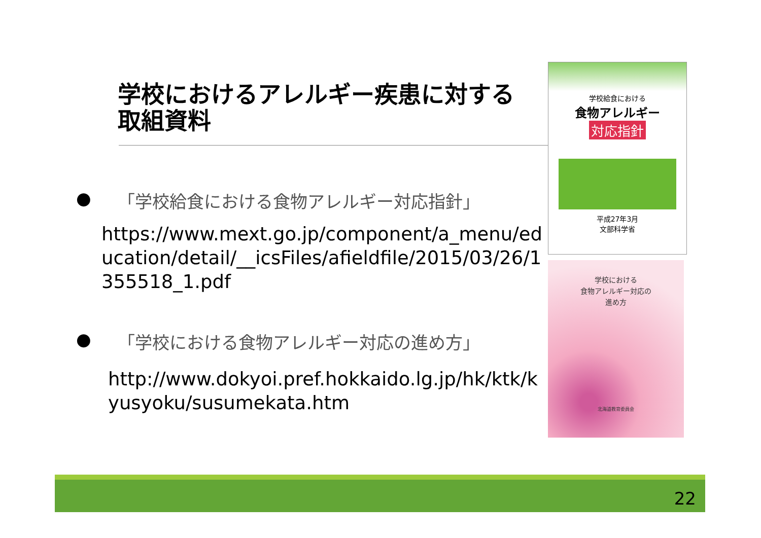学校におけるアレルギー疾患に対する
取組資料
● 「学校給食における食物アレルギー対応指針」
https://www.mext.go.jp/component/a_menu/education/detail/__icsFiles/afieldfile/2015/03/26/1355518_1.pdf
● 「学校における食物アレルギー対応の進め方」
http://www.dokyoi.pref.hokkaido.lg.jp/hk/ktk/kyusyoku/susumekata.htm
学校給食における
食物アレルギー
対応指針
平成27年3月
文部科学省
学校における
食物アレルギー対応の
進め方
北海道教育委員会
22